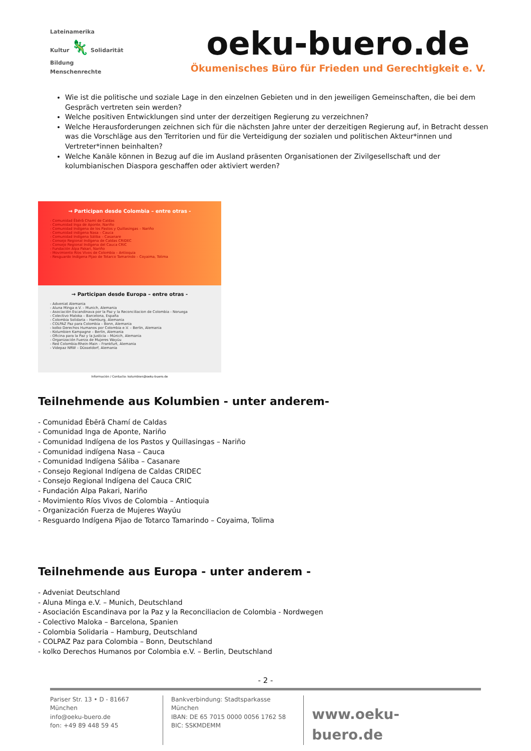Lateinamerika
Kultur 🦎 Solidarität
Bildung
Menschenrechte
oeku-buero.de
Ökumenisches Büro für Frieden und Gerechtigkeit e. V.
Wie ist die politische und soziale Lage in den einzelnen Gebieten und in den jeweiligen Gemeinschaften, die bei dem Gespräch vertreten sein werden?
Welche positiven Entwicklungen sind unter der derzeitigen Regierung zu verzeichnen?
Welche Herausforderungen zeichnen sich für die nächsten Jahre unter der derzeitigen Regierung auf, in Betracht dessen was die Vorschläge aus den Territorien und für die Verteidigung der sozialen und politischen Akteur*innen und Vertreter*innen beinhalten?
Welche Kanäle können in Bezug auf die im Ausland präsenten Organisationen der Zivilgesellschaft und der kolumbianischen Diaspora geschaffen oder aktiviert werden?
→ Participan desde Colombia – entre otras -
- Comunidad Ëbërã Chamí de Caldas
- Comunidad Inga de Aponte, Nariño
- Comunidad Indígena de los Pastos y Quillasingas – Nariño
- Comunidad indígena Nasa – Cauca
- Comunidad Indígena Sáliba – Casanare
- Consejo Regional Indígena de Caldas CRIDEC
- Consejo Regional Indígena del Cauca CRIC
- Fundación Alpa Pakari, Nariño
- Movimiento Ríos Vivos de Colombia – Antioquia
- Resguardo Indígena Pijao de Totarco Tamarindo – Coyaima, Tolima
→ Participan desde Europa – entre otras -
- Adveniat Alemania
- Aluna Minga e.V. – Munich, Alemania
- Asociación Escandinava por la Paz y la Reconciliacion de Colombia - Noruega
- Colectivo Maloka – Barcelona, España
- Colombia Solidaria – Hamburg, Alemania
- COLPAZ Paz para Colombia – Bonn, Alemania
- kolko Derechos Humanos por Colombia e.V. – Berlin, Alemania
- Kolumbien Kampagne – Berlin, Alemania
- Oficina para la Paz y la Justicia – Múnich, Alemania
- Organización Fuerza de Mujeres Wayúu
- Red Colombia-Rhein-Main – Frankfurt, Alemania
- Videpaz NRW – Düsseldorf, Alemania
Información / Contacto: kolumbien@oeku-buero.de
Teilnehmende aus Kolumbien - unter anderem-
- Comunidad Ēbērã Chamí de Caldas
- Comunidad Inga de Aponte, Nariño
- Comunidad Indígena de los Pastos y Quillasingas – Nariño
- Comunidad indígena Nasa – Cauca
- Comunidad Indígena Sáliba – Casanare
- Consejo Regional Indígena de Caldas CRIDEC
- Consejo Regional Indígena del Cauca CRIC
- Fundación Alpa Pakari, Nariño
- Movimiento Ríos Vivos de Colombia – Antioquia
- Organización Fuerza de Mujeres Wayúu
- Resguardo Indígena Pijao de Totarco Tamarindo – Coyaima, Tolima
Teilnehmende aus Europa - unter anderem -
- Adveniat Deutschland
- Aluna Minga e.V. – Munich, Deutschland
- Asociación Escandinava por la Paz y la Reconciliacion de Colombia - Nordwegen
- Colectivo Maloka – Barcelona, Spanien
- Colombia Solidaria – Hamburg, Deutschland
- COLPAZ Paz para Colombia – Bonn, Deutschland
- kolko Derechos Humanos por Colombia e.V. – Berlin, Deutschland
- 2 -
Pariser Str. 13 • D - 81667 München
info@oeku-buero.de
fon: +49 89 448 59 45
Bankverbindung: Stadtsparkasse München
IBAN: DE 65 7015 0000 0056 1762 58
BIC: SSKMDEMM
www.oeku-buero.de